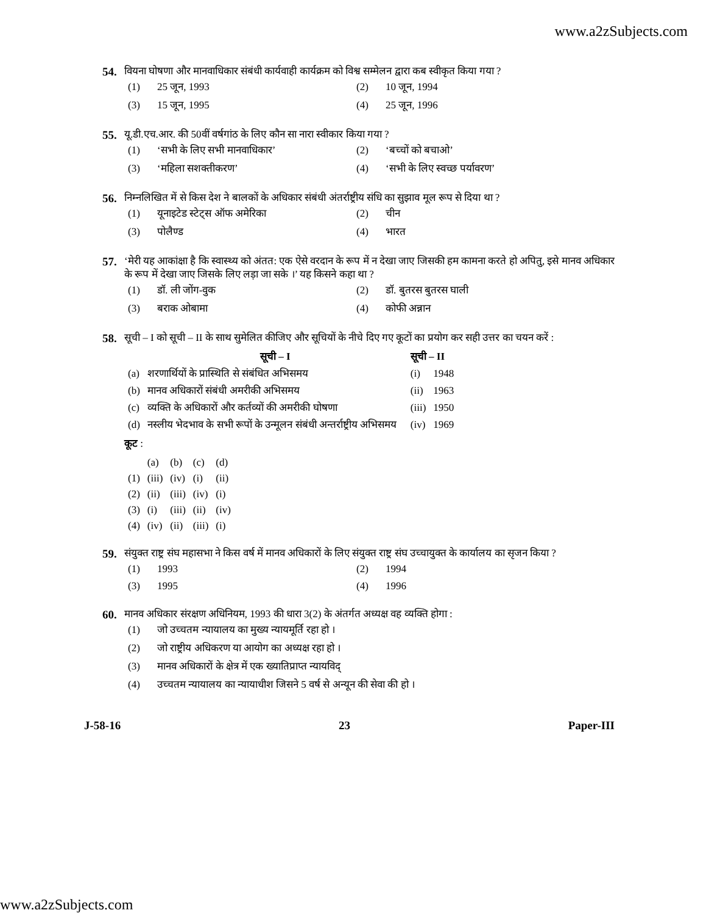www.a2zSubjects.com
54. वियना घोषणा और मानवाधिकार संबंधी कार्यवाही कार्यक्रम को विश्व सम्मेलन द्वारा कब स्वीकृत किया गया ?
(1) 25 जून, 1993
(2) 10 जून, 1994
(3) 15 जून, 1995
(4) 25 जून, 1996
55. यू.डी.एच.आर. की 50वीं वर्षगांठ के लिए कौन सा नारा स्वीकार किया गया ?
(1) ‘सभी के लिए सभी मानवाधिकार’
(2) ‘बच्चों को बचाओ’
(3) ‘महिला सशक्तीकरण’
(4) ‘सभी के लिए स्वच्छ पर्यावरण’
56. निम्नलिखित में से किस देश ने बालकों के अधिकार संबंधी अंतर्राष्ट्रीय संधि का सुझाव मूल रूप से दिया था ?
(1) यूनाइटेड स्टेट्स ऑफ अमेरिका
(2) चीन
(3) पोलैण्ड
(4) भारत
57. ‘मेरी यह आकांक्षा है कि स्वास्थ्य को अंतत: एक ऐसे वरदान के रूप में न देखा जाए जिसकी हम कामना करते हो अपितु, इसे मानव अधिकार के रूप में देखा जाए जिसके लिए लड़ा जा सके ।’ यह किसने कहा था ?
(1) डॉ. ली जोंग-वुक
(2) डॉ. बुतरस बुतरस घाली
(3) बराक ओबामा
(4) कोफी अन्नान
58. सूची – I को सूची – II के साथ सुमेलित कीजिए और सूचियों के नीचे दिए गए कूटों का प्रयोग कर सही उत्तर का चयन करें :
| | सूची – I | सूची – II | |
| --- | --- | --- | --- |
| (a) | शरणार्थियों के प्रास्थिति से संबंधित अभिसमय | (i) | 1948 |
| (b) | मानव अधिकारों संबंधी अमरीकी अभिसमय | (ii) | 1963 |
| (c) | व्यक्ति के अधिकारों और कर्तव्यों की अमरीकी घोषणा | (iii) | 1950 |
| (d) | नस्लीय भेदभाव के सभी रूपों के उन्मूलन संबंधी अन्तर्राष्ट्रीय अभिसमय | (iv) | 1969 |
कूट :
| | (a) | (b) | (c) | (d) |
| (1) | (iii) | (iv) | (i) | (ii) |
| (2) | (ii) | (iii) | (iv) | (i) |
| (3) | (i) | (iii) | (ii) | (iv) |
| (4) | (iv) | (ii) | (iii) | (i) |
59. संयुक्त राष्ट्र संघ महासभा ने किस वर्ष में मानव अधिकारों के लिए संयुक्त राष्ट्र संघ उच्चायुक्त के कार्यालय का सृजन किया ?
(1) 1993
(2) 1994
(3) 1995
(4) 1996
60. मानव अधिकार संरक्षण अधिनियम, 1993 की धारा 3(2) के अंतर्गत अध्यक्ष वह व्यक्ति होगा :
(1) जो उच्चतम न्यायालय का मुख्य न्यायमूर्ति रहा हो ।
(2) जो राष्ट्रीय अधिकरण या आयोग का अध्यक्ष रहा हो ।
(3) मानव अधिकारों के क्षेत्र में एक ख्यातिप्राप्त न्यायविद्
(4) उच्चतम न्यायालय का न्यायाधीश जिसने 5 वर्ष से अन्यून की सेवा की हो ।
J-58-16 23 Paper-III
www.a2zSubjects.com